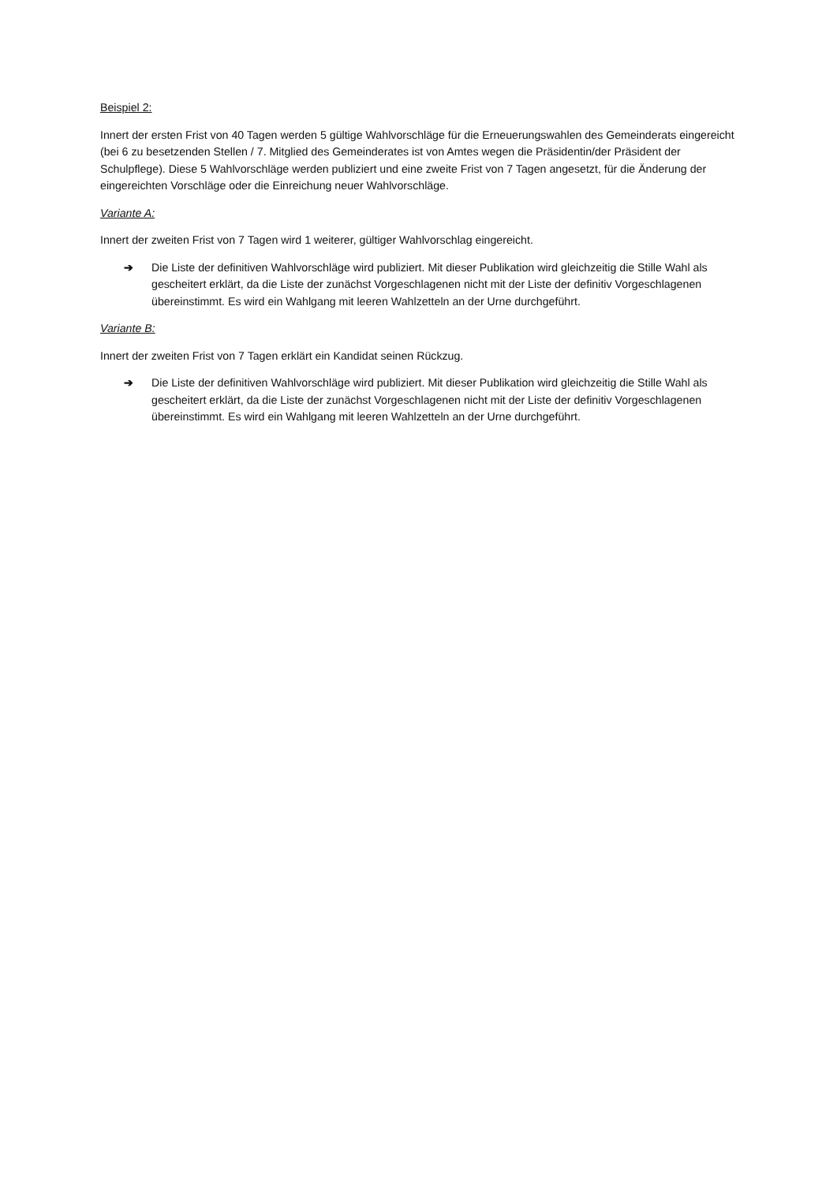Beispiel 2:
Innert der ersten Frist von 40 Tagen werden 5 gültige Wahlvorschläge für die Erneuerungswahlen des Gemeinderats eingereicht (bei 6 zu besetzenden Stellen / 7. Mitglied des Gemeinderates ist von Amtes wegen die Präsidentin/der Präsident der Schulpflege). Diese 5 Wahlvorschläge werden publiziert und eine zweite Frist von 7 Tagen angesetzt, für die Änderung der eingereichten Vorschläge oder die Einreichung neuer Wahlvorschläge.
Variante A:
Innert der zweiten Frist von 7 Tagen wird 1 weiterer, gültiger Wahlvorschlag eingereicht.
➔ Die Liste der definitiven Wahlvorschläge wird publiziert. Mit dieser Publikation wird gleichzeitig die Stille Wahl als gescheitert erklärt, da die Liste der zunächst Vorgeschlagenen nicht mit der Liste der definitiv Vorgeschlagenen übereinstimmt. Es wird ein Wahlgang mit leeren Wahlzetteln an der Urne durchgeführt.
Variante B:
Innert der zweiten Frist von 7 Tagen erklärt ein Kandidat seinen Rückzug.
➔ Die Liste der definitiven Wahlvorschläge wird publiziert. Mit dieser Publikation wird gleichzeitig die Stille Wahl als gescheitert erklärt, da die Liste der zunächst Vorgeschlagenen nicht mit der Liste der definitiv Vorgeschlagenen übereinstimmt. Es wird ein Wahlgang mit leeren Wahlzetteln an der Urne durchgeführt.